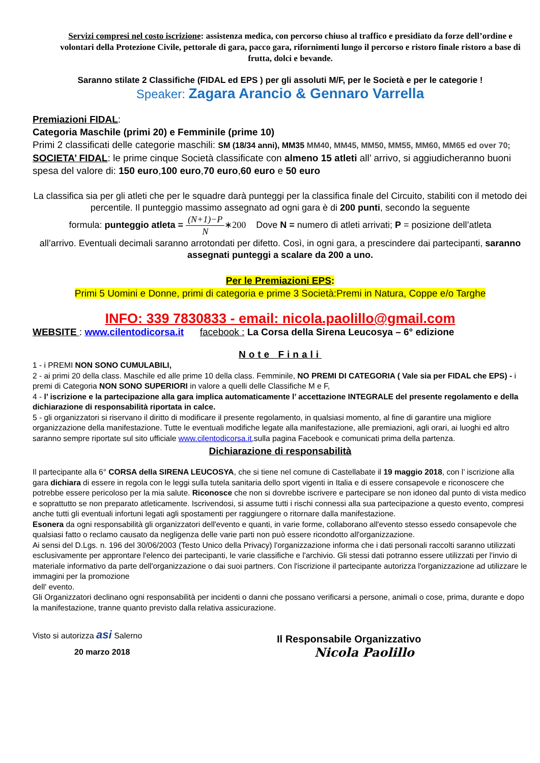Servizi compresi nel costo iscrizione: assistenza medica, con percorso chiuso al traffico e presidiato da forze dell’ordine e volontari della Protezione Civile, pettorale di gara, pacco gara, rifornimenti lungo il percorso e ristoro finale ristoro a base di frutta, dolci e bevande.
Saranno stilate 2 Classifiche (FIDAL ed EPS ) per gli assoluti M/F, per le Società e per le categorie !
Speaker: Zagara Arancio & Gennaro Varrella
Premiazioni FIDAL:
Categoria Maschile (primi 20) e Femminile (prime 10)
Primi 2 classificati delle categorie maschili: SM (18/34 anni), MM35 MM40, MM45, MM50, MM55, MM60, MM65 ed over 70;
SOCIETA’ FIDAL: le prime cinque Società classificate con almeno 15 atleti all’ arrivo, si aggiudicheranno buoni spesa del valore di: 150 euro,100 euro,70 euro,60 euro e 50 euro
La classifica sia per gli atleti che per le squadre darà punteggi per la classifica finale del Circuito, stabiliti con il metodo dei percentile. Il punteggio massimo assegnato ad ogni gara è di 200 punti, secondo la seguente
formula: punteggio atleta = (N+1)−P N∗200 Dove N = numero di atleti arrivati; P = posizione dell’atleta
all’arrivo. Eventuali decimali saranno arrotondati per difetto. Così, in ogni gara, a prescindere dai partecipanti, saranno assegnati punteggi a scalare da 200 a uno.
Per le Premiazioni EPS:
Primi 5 Uomini e Donne, primi di categoria e prime 3 Società:Premi in Natura, Coppe e/o Targhe
INFO: 339 7830833 - email: nicola.paolillo@gmail.com
WEBSITE : www.cilentodicorsa.it facebook : La Corsa della Sirena Leucosya – 6° edizione
Note Finali
1 - i PREMI NON SONO CUMULABILI,
2 - ai primi 20 della class. Maschile ed alle prime 10 della class. Femminile, NO PREMI DI CATEGORIA ( Vale sia per FIDAL che EPS) - i premi di Categoria NON SONO SUPERIORI in valore a quelli delle Classifiche M e F,
4 - l’ iscrizione e la partecipazione alla gara implica automaticamente l’ accettazione INTEGRALE del presente regolamento e della dichiarazione di responsabilità riportata in calce.
5 - gli organizzatori si riservano il diritto di modificare il presente regolamento, in qualsiasi momento, al fine di garantire una migliore organizzazione della manifestazione. Tutte le eventuali modifiche legate alla manifestazione, alle premiazioni, agli orari, ai luoghi ed altro saranno sempre riportate sul sito ufficiale www.cilentodicorsa.it, sulla pagina Facebook e comunicati prima della partenza.
Dichiarazione di responsabilità
Il partecipante alla 6° CORSA della SIRENA LEUCOSYA, che si tiene nel comune di Castellabate il 19 maggio 2018, con l’ iscrizione alla gara dichiara di essere in regola con le leggi sulla tutela sanitaria dello sport vigenti in Italia e di essere consapevole e riconoscere che potrebbe essere pericoloso per la mia salute. Riconosce che non si dovrebbe iscrivere e partecipare se non idoneo dal punto di vista medico e soprattutto se non preparato atleticamente. Iscrivendosi, si assume tutti i rischi connessi alla sua partecipazione a questo evento, compresi anche tutti gli eventuali infortuni legati agli spostamenti per raggiungere o ritornare dalla manifestazione.
Esonera da ogni responsabilità gli organizzatori dell'evento e quanti, in varie forme, collaborano all'evento stesso essedo consapevole che qualsiasi fatto o reclamo causato da negligenza delle varie parti non può essere ricondotto all'organizzazione.
Ai sensi del D.Lgs. n. 196 del 30/06/2003 (Testo Unico della Privacy) l'organizzazione informa che i dati personali raccolti saranno utilizzati esclusivamente per approntare l'elenco dei partecipanti, le varie classifiche e l'archivio. Gli stessi dati potranno essere utilizzati per l'invio di materiale informativo da parte dell'organizzazione o dai suoi partners. Con l'iscrizione il partecipante autorizza l'organizzazione ad utilizzare le immagini per la promozione
dell' evento.
Gli Organizzatori declinano ogni responsabilità per incidenti o danni che possano verificarsi a persone, animali o cose, prima, durante e dopo la manifestazione, tranne quanto previsto dalla relativa assicurazione.
Visto si autorizza asi Salerno
20 marzo 2018
Il Responsabile Organizzativo
Nicola Paolillo